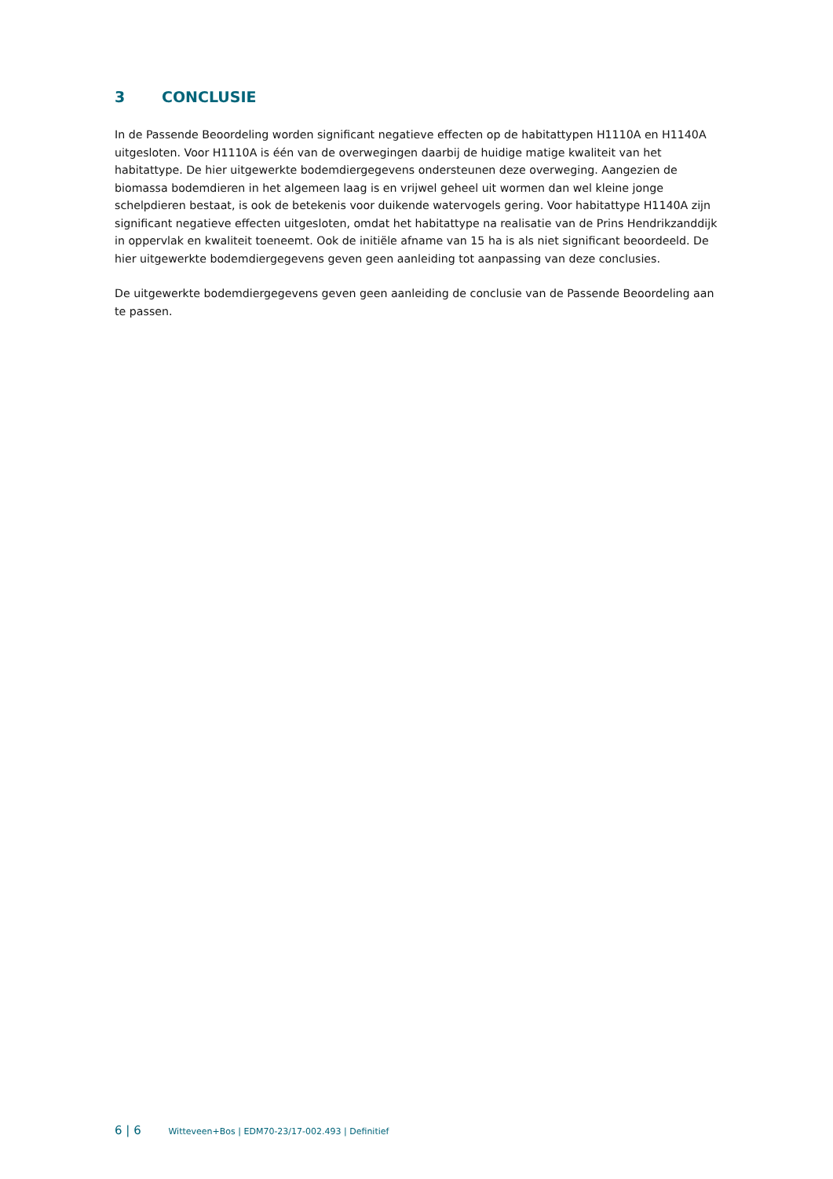3 CONCLUSIE
In de Passende Beoordeling worden significant negatieve effecten op de habitattypen H1110A en H1140A uitgesloten. Voor H1110A is één van de overwegingen daarbij de huidige matige kwaliteit van het habitattype. De hier uitgewerkte bodemdiergegevens ondersteunen deze overweging. Aangezien de biomassa bodemdieren in het algemeen laag is en vrijwel geheel uit wormen dan wel kleine jonge schelpdieren bestaat, is ook de betekenis voor duikende watervogels gering. Voor habitattype H1140A zijn significant negatieve effecten uitgesloten, omdat het habitattype na realisatie van de Prins Hendrikzanddijk in oppervlak en kwaliteit toeneemt. Ook de initiële afname van 15 ha is als niet significant beoordeeld. De hier uitgewerkte bodemdiergegevens geven geen aanleiding tot aanpassing van deze conclusies.
De uitgewerkte bodemdiergegevens geven geen aanleiding de conclusie van de Passende Beoordeling aan te passen.
6 | 6 Witteveen+Bos | EDM70-23/17-002.493 | Definitief